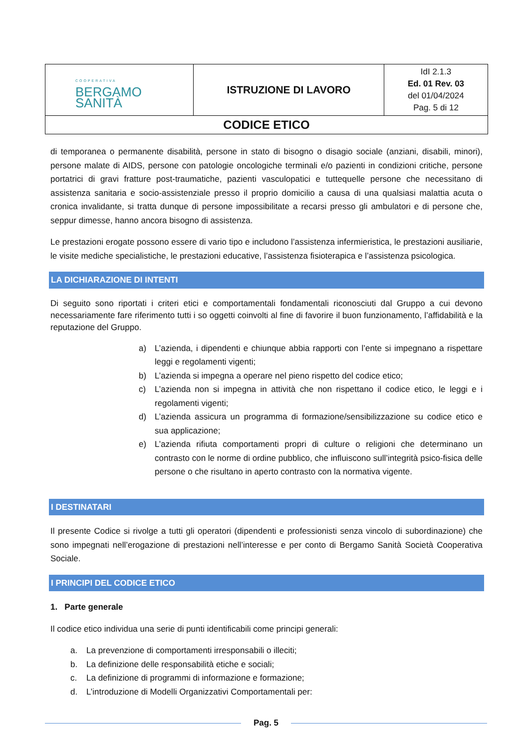| COOPERATIVA BERGAMO SANITÀ | ISTRUZIONE DI LAVORO | IdI 2.1.3 Ed. 01 Rev. 03 del 01/04/2024 Pag. 5 di 12 |
| CODICE ETICO | | |
di temporanea o permanente disabilità, persone in stato di bisogno o disagio sociale (anziani, disabili, minori), persone malate di AIDS, persone con patologie oncologiche terminali e/o pazienti in condizioni critiche, persone portatrici di gravi fratture post-traumatiche, pazienti vasculopatici e tuttequelle persone che necessitano di assistenza sanitaria e socio-assistenziale presso il proprio domicilio a causa di una qualsiasi malattia acuta o cronica invalidante, si tratta dunque di persone impossibilitate a recarsi presso gli ambulatori e di persone che, seppur dimesse, hanno ancora bisogno di assistenza.
Le prestazioni erogate possono essere di vario tipo e includono l’assistenza infermieristica, le prestazioni ausiliarie, le visite mediche specialistiche, le prestazioni educative, l’assistenza fisioterapica e l’assistenza psicologica.
LA DICHIARAZIONE DI INTENTI
Di seguito sono riportati i criteri etici e comportamentali fondamentali riconosciuti dal Gruppo a cui devono necessariamente fare riferimento tutti i so oggetti coinvolti al fine di favorire il buon funzionamento, l’affidabilità e la reputazione del Gruppo.
a) L’azienda, i dipendenti e chiunque abbia rapporti con l’ente si impegnano a rispettare leggi e regolamenti vigenti;
b) L’azienda si impegna a operare nel pieno rispetto del codice etico;
c) L’azienda non si impegna in attività che non rispettano il codice etico, le leggi e i regolamenti vigenti;
d) L’azienda assicura un programma di formazione/sensibilizzazione su codice etico e sua applicazione;
e) L’azienda rifiuta comportamenti propri di culture o religioni che determinano un contrasto con le norme di ordine pubblico, che influiscono sull’integrità psico-fisica delle persone o che risultano in aperto contrasto con la normativa vigente.
I DESTINATARI
Il presente Codice si rivolge a tutti gli operatori (dipendenti e professionisti senza vincolo di subordinazione) che sono impegnati nell’erogazione di prestazioni nell’interesse e per conto di Bergamo Sanità Società Cooperativa Sociale.
I PRINCIPI DEL CODICE ETICO
1. Parte generale
Il codice etico individua una serie di punti identificabili come principi generali:
a. La prevenzione di comportamenti irresponsabili o illeciti;
b. La definizione delle responsabilità etiche e sociali;
c. La definizione di programmi di informazione e formazione;
d. L’introduzione di Modelli Organizzativi Comportamentali per:
Pag. 5